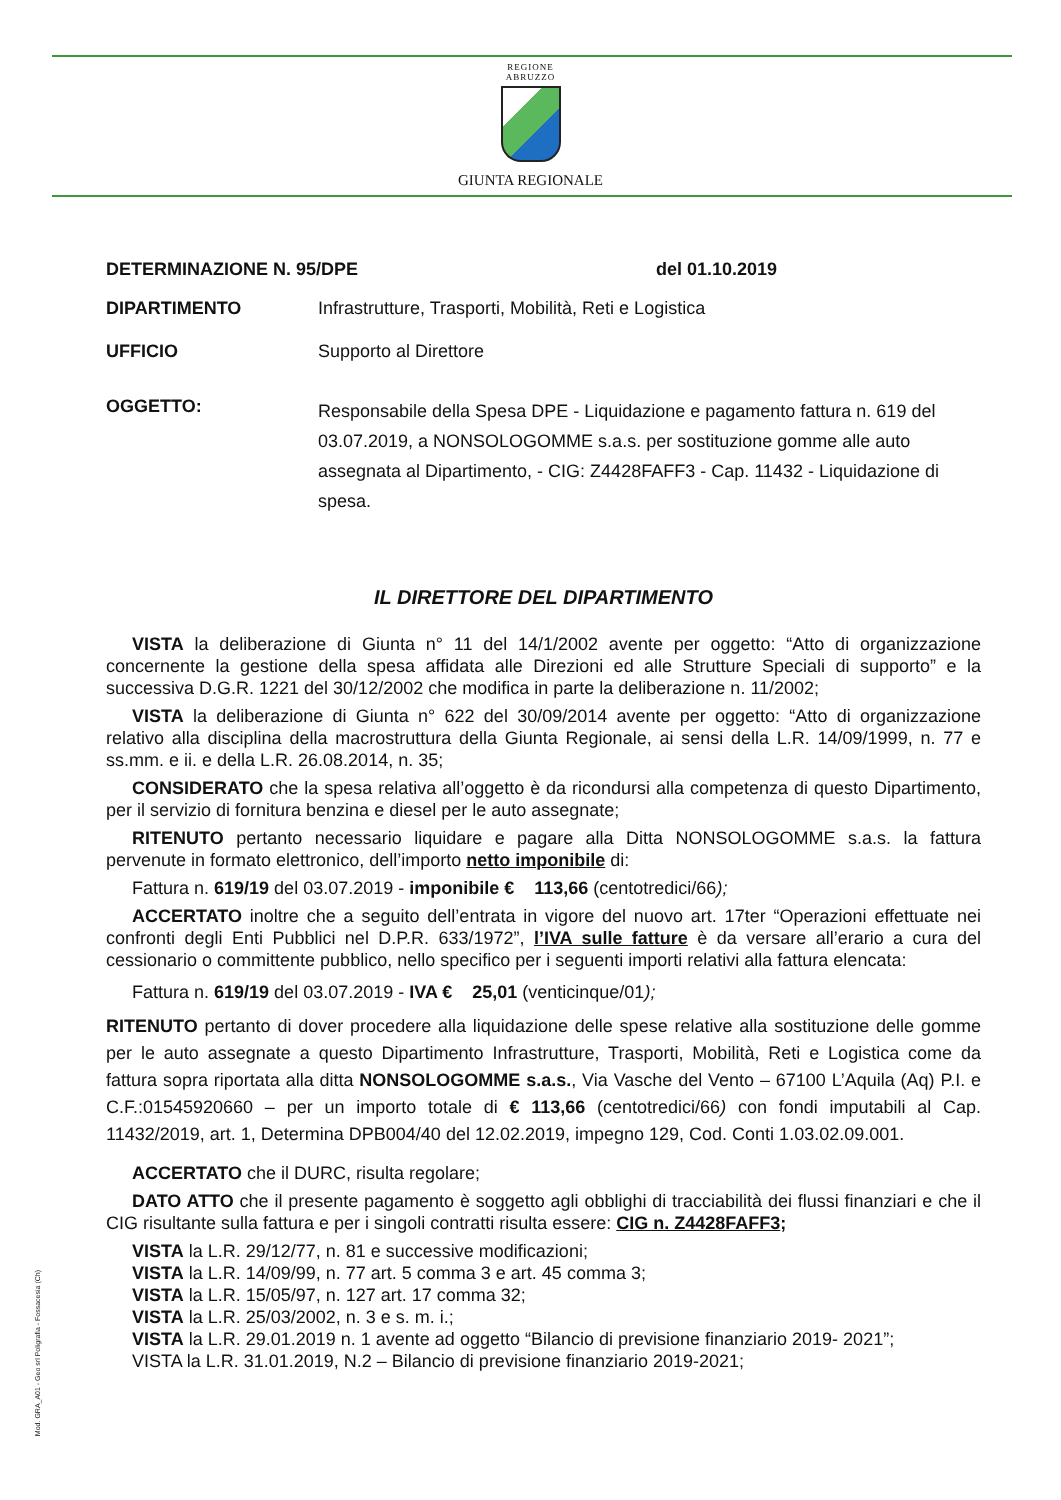REGIONE
ABRUZZO
GIUNTA REGIONALE
DETERMINAZIONE N. 95/DPE del 01.10.2019
DIPARTIMENTO Infrastrutture, Trasporti, Mobilità, Reti e Logistica
UFFICIO Supporto al Direttore
OGGETTO:
Responsabile della Spesa DPE - Liquidazione e pagamento fattura n. 619 del 03.07.2019, a NONSOLOGOMME s.a.s. per sostituzione gomme alle auto assegnata al Dipartimento, - CIG: Z4428FAFF3 - Cap. 11432 - Liquidazione di spesa.
IL DIRETTORE DEL DIPARTIMENTO
VISTA la deliberazione di Giunta n° 11 del 14/1/2002 avente per oggetto: “Atto di organizzazione concernente la gestione della spesa affidata alle Direzioni ed alle Strutture Speciali di supporto” e la successiva D.G.R. 1221 del 30/12/2002 che modifica in parte la deliberazione n. 11/2002;
VISTA la deliberazione di Giunta n° 622 del 30/09/2014 avente per oggetto: “Atto di organizzazione relativo alla disciplina della macrostruttura della Giunta Regionale, ai sensi della L.R. 14/09/1999, n. 77 e ss.mm. e ii. e della L.R. 26.08.2014, n. 35;
CONSIDERATO che la spesa relativa all’oggetto è da ricondursi alla competenza di questo Dipartimento, per il servizio di fornitura benzina e diesel per le auto assegnate;
RITENUTO pertanto necessario liquidare e pagare alla Ditta NONSOLOGOMME s.a.s. la fattura pervenute in formato elettronico, dell’importo netto imponibile di:
Fattura n. 619/19 del 03.07.2019 - imponibile € 113,66 (centotredici/66);
ACCERTATO inoltre che a seguito dell’entrata in vigore del nuovo art. 17ter “Operazioni effettuate nei confronti degli Enti Pubblici nel D.P.R. 633/1972”, l’IVA sulle fatture è da versare all’erario a cura del cessionario o committente pubblico, nello specifico per i seguenti importi relativi alla fattura elencata:
Fattura n. 619/19 del 03.07.2019 - IVA € 25,01 (venticinque/01);
RITENUTO pertanto di dover procedere alla liquidazione delle spese relative alla sostituzione delle gomme per le auto assegnate a questo Dipartimento Infrastrutture, Trasporti, Mobilità, Reti e Logistica come da fattura sopra riportata alla ditta NONSOLOGOMME s.a.s., Via Vasche del Vento – 67100 L’Aquila (Aq) P.I. e C.F.:01545920660 – per un importo totale di € 113,66 (centotredici/66) con fondi imputabili al Cap. 11432/2019, art. 1, Determina DPB004/40 del 12.02.2019, impegno 129, Cod. Conti 1.03.02.09.001.
ACCERTATO che il DURC, risulta regolare;
DATO ATTO che il presente pagamento è soggetto agli obblighi di tracciabilità dei flussi finanziari e che il CIG risultante sulla fattura e per i singoli contratti risulta essere: CIG n. Z4428FAFF3;
VISTA la L.R. 29/12/77, n. 81 e successive modificazioni;
VISTA la L.R. 14/09/99, n. 77 art. 5 comma 3 e art. 45 comma 3;
VISTA la L.R. 15/05/97, n. 127 art. 17 comma 32;
VISTA la L.R. 25/03/2002, n. 3 e s. m. i.;
VISTA la L.R. 29.01.2019 n. 1 avente ad oggetto “Bilancio di previsione finanziario 2019- 2021”;
VISTA la L.R. 31.01.2019, N.2 – Bilancio di previsione finanziario 2019-2021;
Mod. GRA_A01 - Geo srl Poligrafia - Fossacesia (Ch)